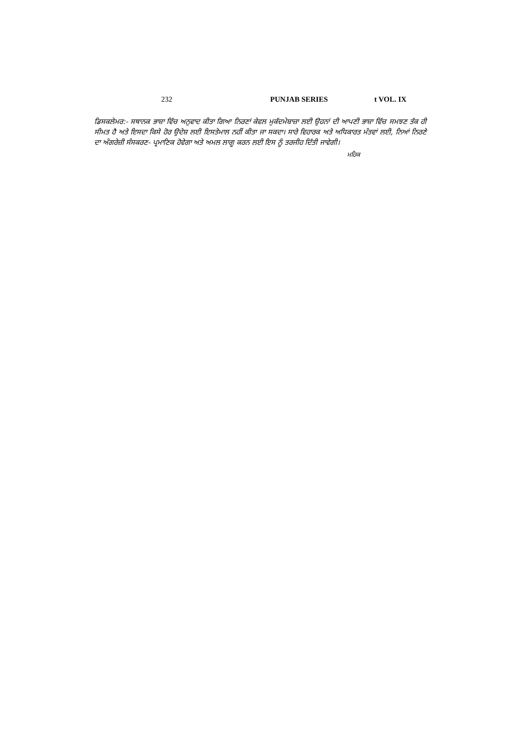232 PUNJAB SERIES t VOL. IX
ਡਿਸਕਲੇਮਰ:- ਸਥਾਨਕ ਭਾਸ਼ਾ ਵਿੱਚ ਅਨੁਵਾਦ ਕੀਤਾ ਗਿਆ ਨਿਰਣਾਂ ਕੇਵਲ ਮੁਕੱਦਮੇਬਾਜ਼ਾ ਲਈ ਉਹਨਾਂ ਦੀ ਆਪਣੀ ਭਾਸ਼ਾ ਵਿੱਚ ਸਮਝਣ ਤੱਕ ਹੀ ਸੀਮਤ ਹੈ ਅਤੇ ਇਸਦਾ ਕਿਸੇ ਹੋਰ ਉਦੇਸ਼ ਲਈ ਇਸਤੇਮਾਲ ਨਹੀਂ ਕੀਤਾ ਜਾ ਸਕਦਾ। ਸਾਰੇ ਵਿਹਾਰਕ ਅਤੇ ਅਧਿਕਾਰਤ ਮੰਤਵਾਂ ਲਈ, ਨਿਆਂ ਨਿਰਣੇ ਦਾ ਅੰਗਰੇਜ਼ੀ ਸੰਸਕਰਣ- ਪ੍ਰਮਾਣਿਕ ਹੋਵੇਗਾ ਅਤੇ ਅਮਲ ਲਾਗੂ ਕਰਨ ਲਈ ਇਸ ਨੂੰ ਤਰਜੀਹ ਦਿੱਤੀ ਜਾਵੇਗੀ।
ਮਹਿਕ